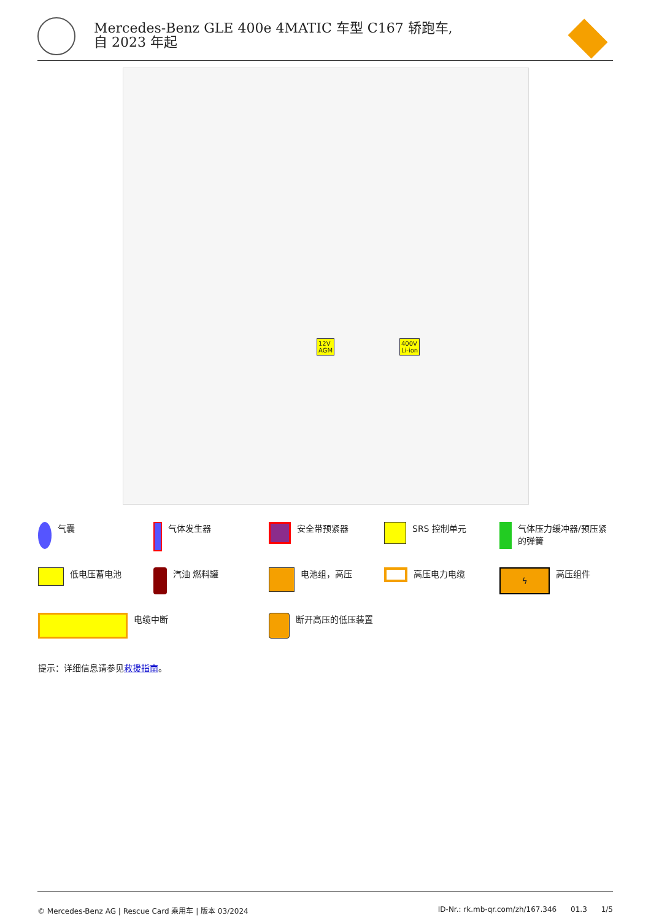Mercedes-Benz GLE 400e 4MATIC 车型 C167 轿跑车, 自 2023 年起
12V
AGM
400V
Li-ion
气囊 气体发生器 安全带预紧器 SRS 控制单元 气体压力缓冲器/预压紧的弹簧
低电压蓄电池 汽油 燃料罐 电池组，高压 高压电力电缆
ϟ
高压组件
电缆中断 断开高压的低压装置
提示：详细信息请参见救援指南。
© Mercedes-Benz AG | Rescue Card 乘用车 | 版本 03/2024 ID-Nr.: rk.mb-qr.com/zh/167.346 01.3 1/5